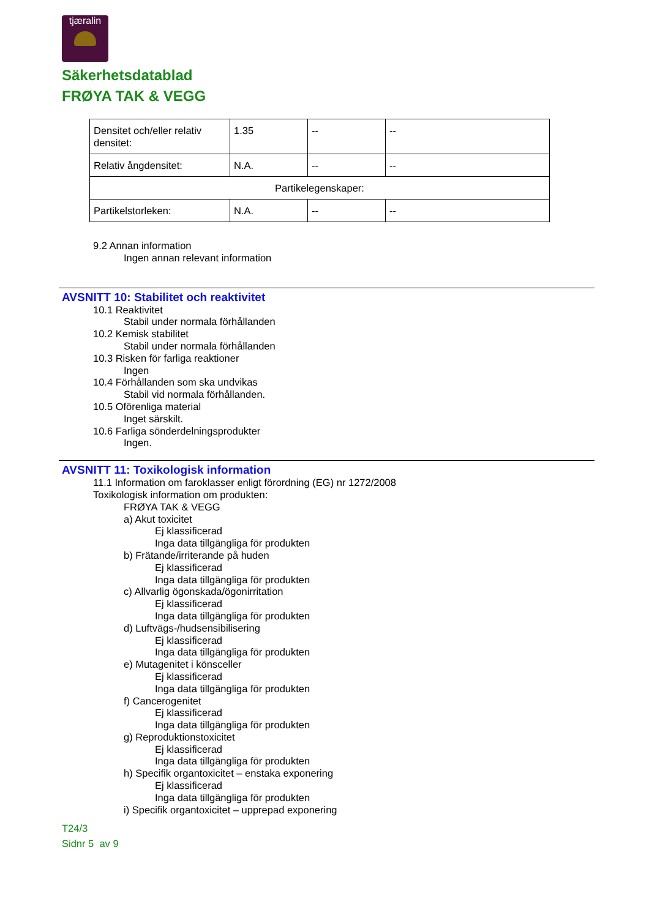tjæralin
Säkerhetsdatablad
FRØYA TAK & VEGG
| Densitet och/eller relativ densitet: | 1.35 | -- | -- |
| Relativ ångdensitet: | N.A. | -- | -- |
| Partikelegenskaper: | | | |
| Partikelstorleken: | N.A. | -- | -- |
9.2 Annan information
Ingen annan relevant information
AVSNITT 10: Stabilitet och reaktivitet
10.1 Reaktivitet
Stabil under normala förhållanden
10.2 Kemisk stabilitet
Stabil under normala förhållanden
10.3 Risken för farliga reaktioner
Ingen
10.4 Förhållanden som ska undvikas
Stabil vid normala förhållanden.
10.5 Oförenliga material
Inget särskilt.
10.6 Farliga sönderdelningsprodukter
Ingen.
AVSNITT 11: Toxikologisk information
11.1 Information om faroklasser enligt förordning (EG) nr 1272/2008
Toxikologisk information om produkten:
FRØYA TAK & VEGG
a) Akut toxicitet
Ej klassificerad
Inga data tillgängliga för produkten
b) Frätande/irriterande på huden
Ej klassificerad
Inga data tillgängliga för produkten
c) Allvarlig ögonskada/ögonirritation
Ej klassificerad
Inga data tillgängliga för produkten
d) Luftvägs-/hudsensibilisering
Ej klassificerad
Inga data tillgängliga för produkten
e) Mutagenitet i könsceller
Ej klassificerad
Inga data tillgängliga för produkten
f) Cancerogenitet
Ej klassificerad
Inga data tillgängliga för produkten
g) Reproduktionstoxicitet
Ej klassificerad
Inga data tillgängliga för produkten
h) Specifik organtoxicitet – enstaka exponering
Ej klassificerad
Inga data tillgängliga för produkten
i) Specifik organtoxicitet – upprepad exponering
T24/3
Sidnr 5 av 9